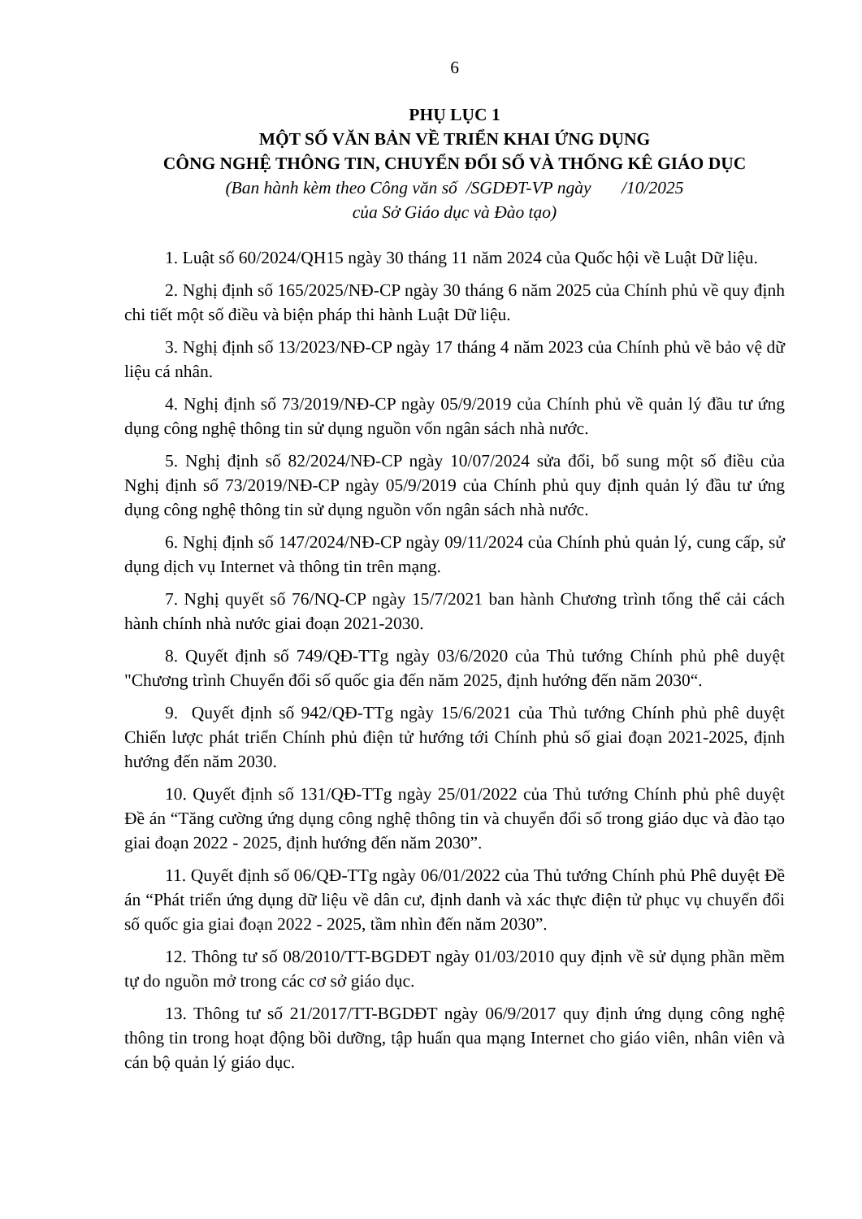6
PHỤ LỤC 1
MỘT SỐ VĂN BẢN VỀ TRIỂN KHAI ỨNG DỤNG
CÔNG NGHỆ THÔNG TIN, CHUYỂN ĐỔI SỐ VÀ THỐNG KÊ GIÁO DỤC
(Ban hành kèm theo Công văn số /SGDĐT-VP ngày /10/2025
của Sở Giáo dục và Đào tạo)
1. Luật số 60/2024/QH15 ngày 30 tháng 11 năm 2024 của Quốc hội về Luật Dữ liệu.
2. Nghị định số 165/2025/NĐ-CP ngày 30 tháng 6 năm 2025 của Chính phủ về quy định chi tiết một số điều và biện pháp thi hành Luật Dữ liệu.
3. Nghị định số 13/2023/NĐ-CP ngày 17 tháng 4 năm 2023 của Chính phủ về bảo vệ dữ liệu cá nhân.
4. Nghị định số 73/2019/NĐ-CP ngày 05/9/2019 của Chính phủ về quản lý đầu tư ứng dụng công nghệ thông tin sử dụng nguồn vốn ngân sách nhà nước.
5. Nghị định số 82/2024/NĐ-CP ngày 10/07/2024 sửa đổi, bổ sung một số điều của Nghị định số 73/2019/NĐ-CP ngày 05/9/2019 của Chính phủ quy định quản lý đầu tư ứng dụng công nghệ thông tin sử dụng nguồn vốn ngân sách nhà nước.
6. Nghị định số 147/2024/NĐ-CP ngày 09/11/2024 của Chính phủ quản lý, cung cấp, sử dụng dịch vụ Internet và thông tin trên mạng.
7. Nghị quyết số 76/NQ-CP ngày 15/7/2021 ban hành Chương trình tổng thể cải cách hành chính nhà nước giai đoạn 2021-2030.
8. Quyết định số 749/QĐ-TTg ngày 03/6/2020 của Thủ tướng Chính phủ phê duyệt "Chương trình Chuyển đổi số quốc gia đến năm 2025, định hướng đến năm 2030“.
9. Quyết định số 942/QĐ-TTg ngày 15/6/2021 của Thủ tướng Chính phủ phê duyệt Chiến lược phát triển Chính phủ điện tử hướng tới Chính phủ số giai đoạn 2021-2025, định hướng đến năm 2030.
10. Quyết định số 131/QĐ-TTg ngày 25/01/2022 của Thủ tướng Chính phủ phê duyệt Đề án “Tăng cường ứng dụng công nghệ thông tin và chuyển đổi số trong giáo dục và đào tạo giai đoạn 2022 - 2025, định hướng đến năm 2030”.
11. Quyết định số 06/QĐ-TTg ngày 06/01/2022 của Thủ tướng Chính phủ Phê duyệt Đề án “Phát triển ứng dụng dữ liệu về dân cư, định danh và xác thực điện tử phục vụ chuyển đổi số quốc gia giai đoạn 2022 - 2025, tầm nhìn đến năm 2030”.
12. Thông tư số 08/2010/TT-BGDĐT ngày 01/03/2010 quy định về sử dụng phần mềm tự do nguồn mở trong các cơ sở giáo dục.
13. Thông tư số 21/2017/TT-BGDĐT ngày 06/9/2017 quy định ứng dụng công nghệ thông tin trong hoạt động bồi dưỡng, tập huấn qua mạng Internet cho giáo viên, nhân viên và cán bộ quản lý giáo dục.